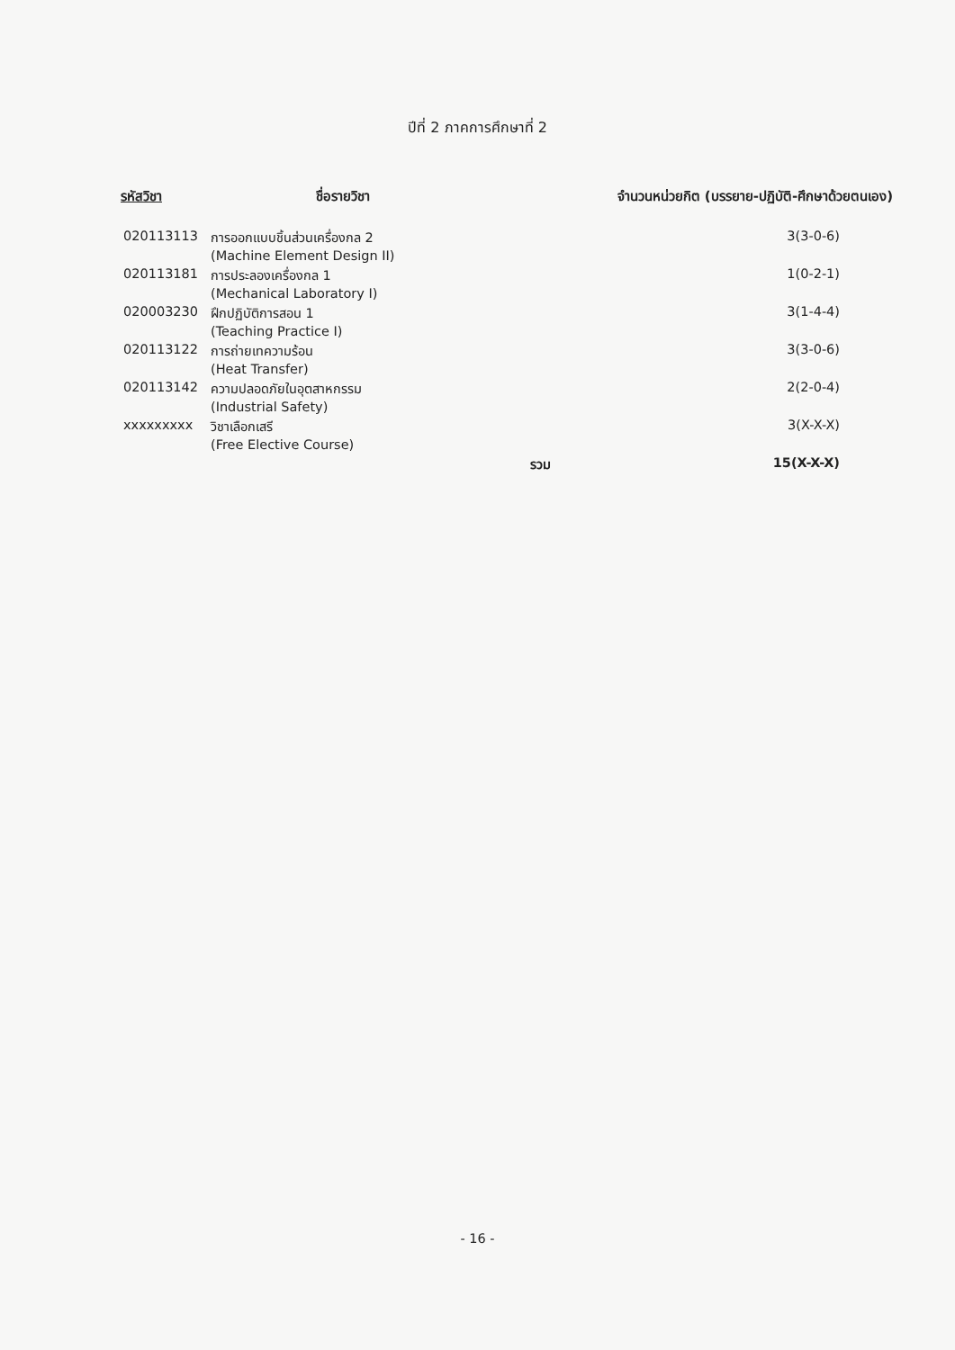ปีที่ 2 ภาคการศึกษาที่ 2
| รหัสวิชา | ชื่อรายวิชา | จำนวนหน่วยกิต (บรรยาย-ปฏิบัติ-ศึกษาด้วยตนเอง) | |
| --- | --- | --- | --- |
| 020113113 | การออกแบบชิ้นส่วนเครื่องกล 2 (Machine Element Design II) | | 3(3-0-6) |
| 020113181 | การประลองเครื่องกล 1 (Mechanical Laboratory I) | | 1(0-2-1) |
| 020003230 | ฝึกปฏิบัติการสอน 1 (Teaching Practice I) | | 3(1-4-4) |
| 020113122 | การถ่ายเทความร้อน (Heat Transfer) | | 3(3-0-6) |
| 020113142 | ความปลอดภัยในอุตสาหกรรม (Industrial Safety) | | 2(2-0-4) |
| xxxxxxxxx | วิชาเลือกเสรี (Free Elective Course) | | 3(X-X-X) |
| | | รวม | 15(X-X-X) |
- 16 -